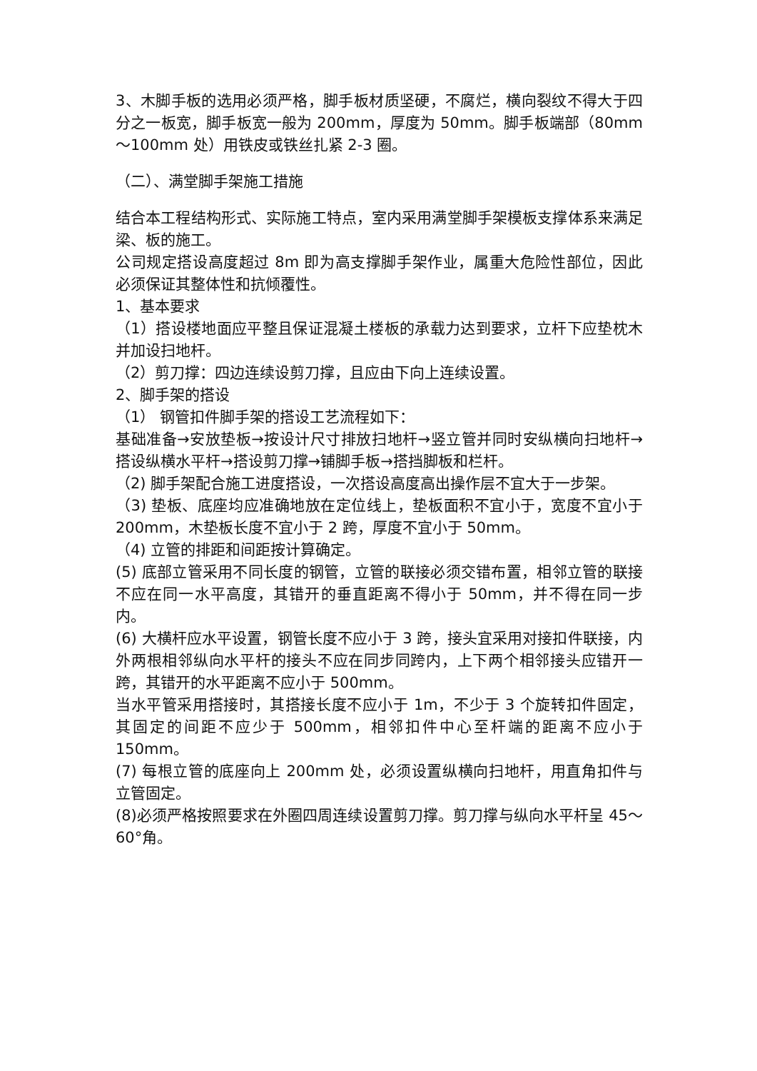3、木脚手板的选用必须严格，脚手板材质坚硬，不腐烂，横向裂纹不得大于四分之一板宽，脚手板宽一般为 200mm，厚度为 50mm。脚手板端部（80mm～100mm 处）用铁皮或铁丝扎紧 2-3 圈。
（二）、满堂脚手架施工措施
结合本工程结构形式、实际施工特点，室内采用满堂脚手架模板支撑体系来满足梁、板的施工。
公司规定搭设高度超过 8m 即为高支撑脚手架作业，属重大危险性部位，因此必须保证其整体性和抗倾覆性。
1、基本要求
（1）搭设楼地面应平整且保证混凝土楼板的承载力达到要求，立杆下应垫枕木并加设扫地杆。
（2）剪刀撑：四边连续设剪刀撑，且应由下向上连续设置。
2、脚手架的搭设
（1） 钢管扣件脚手架的搭设工艺流程如下：
基础准备→安放垫板→按设计尺寸排放扫地杆→竖立管并同时安纵横向扫地杆→搭设纵横水平杆→搭设剪刀撑→铺脚手板→搭挡脚板和栏杆。
（2) 脚手架配合施工进度搭设，一次搭设高度高出操作层不宜大于一步架。
（3) 垫板、底座均应准确地放在定位线上，垫板面积不宜小于，宽度不宜小于 200mm，木垫板长度不宜小于 2 跨，厚度不宜小于 50mm。
（4) 立管的排距和间距按计算确定。
(5) 底部立管采用不同长度的钢管，立管的联接必须交错布置，相邻立管的联接不应在同一水平高度，其错开的垂直距离不得小于 50mm，并不得在同一步内。
(6) 大横杆应水平设置，钢管长度不应小于 3 跨，接头宜采用对接扣件联接，内外两根相邻纵向水平杆的接头不应在同步同跨内，上下两个相邻接头应错开一跨，其错开的水平距离不应小于 500mm。
当水平管采用搭接时，其搭接长度不应小于 1m，不少于 3 个旋转扣件固定，其固定的间距不应少于 500mm，相邻扣件中心至杆端的距离不应小于 150mm。
(7) 每根立管的底座向上 200mm 处，必须设置纵横向扫地杆，用直角扣件与立管固定。
(8)必须严格按照要求在外圈四周连续设置剪刀撑。剪刀撑与纵向水平杆呈 45～60°角。